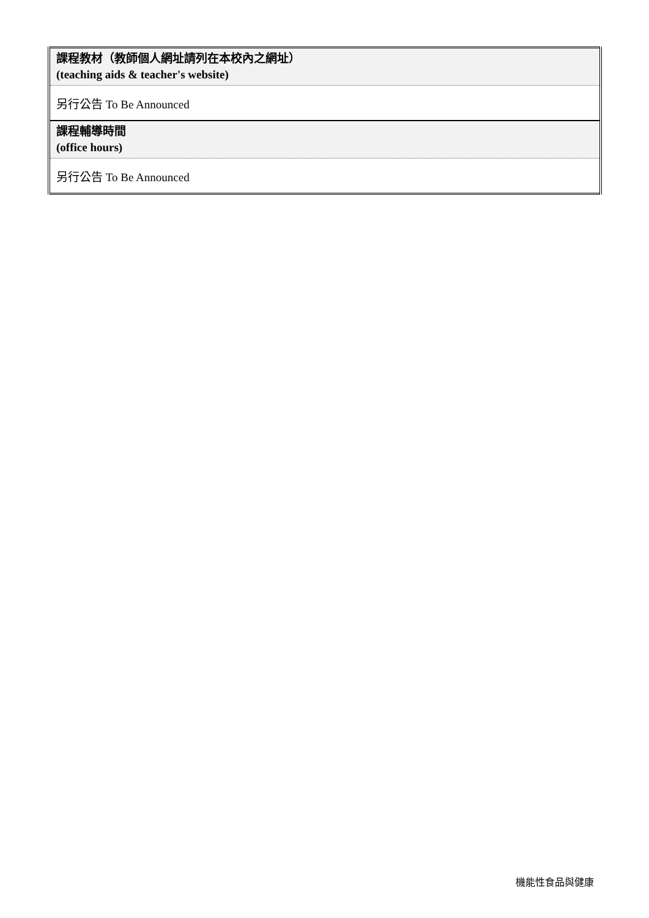| 課程教材（教師個人網址請列在本校內之網址） (teaching aids & teacher's website) |
| 另行公告 To Be Announced |
| 課程輔導時間 (office hours) |
| 另行公告 To Be Announced |
機能性食品與健康